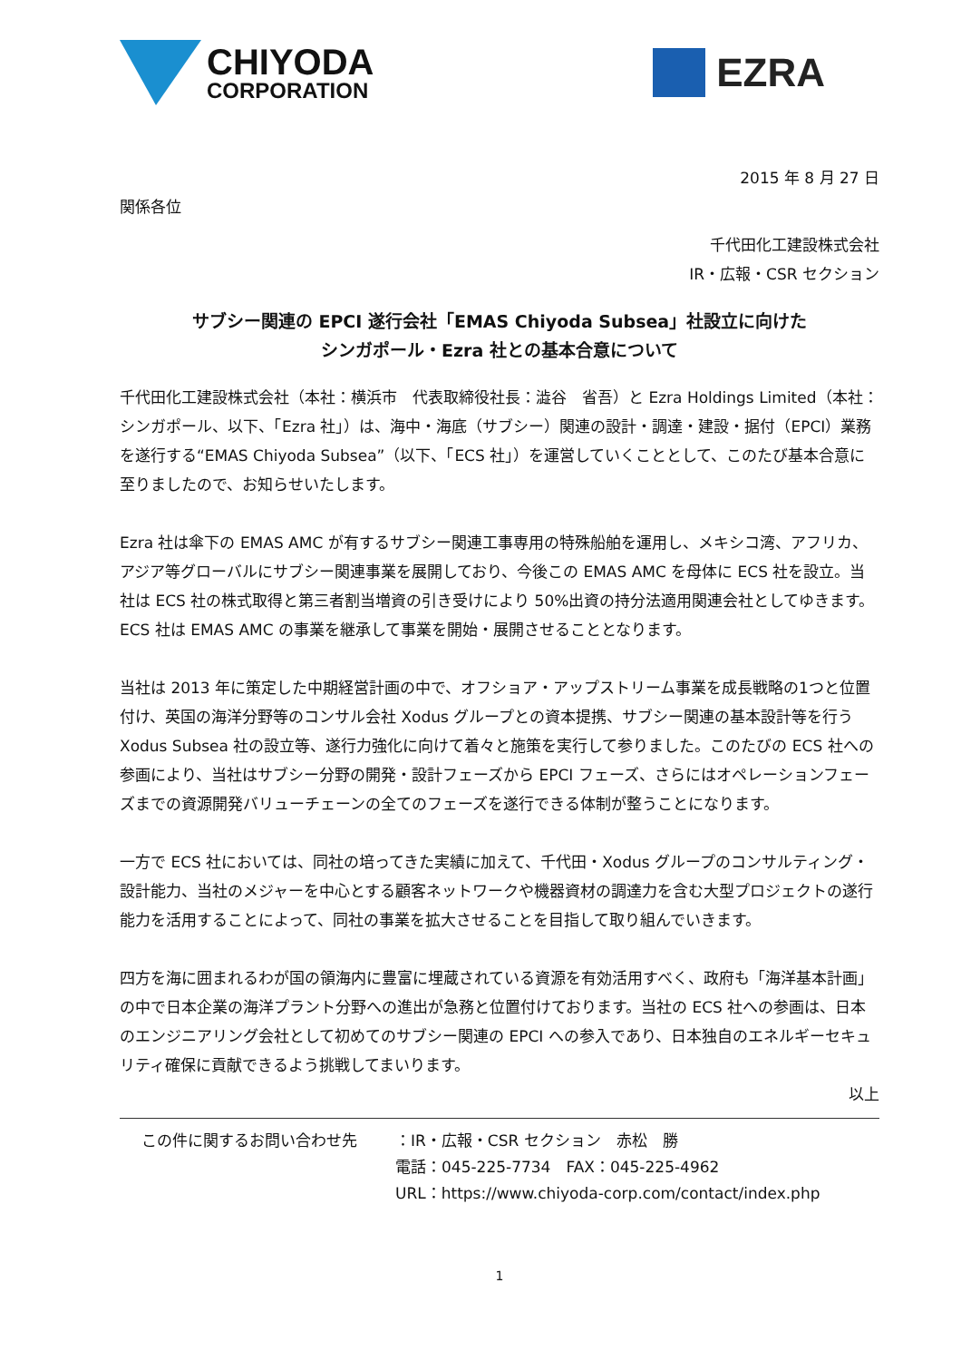CHIYODA
CORPORATION
EZRA
2015 年 8 月 27 日
関係各位
千代田化工建設株式会社
IR・広報・CSR セクション
サブシー関連の EPCI 遂行会社「EMAS Chiyoda Subsea」社設立に向けた
シンガポール・Ezra 社との基本合意について
千代田化工建設株式会社（本社：横浜市　代表取締役社長：澁谷　省吾）と Ezra Holdings Limited（本社：シンガポール、以下、「Ezra 社」）は、海中・海底（サブシー）関連の設計・調達・建設・据付（EPCI）業務を遂行する“EMAS Chiyoda Subsea”（以下、「ECS 社」）を運営していくこととして、このたび基本合意に至りましたので、お知らせいたします。
Ezra 社は傘下の EMAS AMC が有するサブシー関連工事専用の特殊船舶を運用し、メキシコ湾、アフリカ、アジア等グローバルにサブシー関連事業を展開しており、今後この EMAS AMC を母体に ECS 社を設立。当社は ECS 社の株式取得と第三者割当増資の引き受けにより 50%出資の持分法適用関連会社としてゆきます。 ECS 社は EMAS AMC の事業を継承して事業を開始・展開させることとなります。
当社は 2013 年に策定した中期経営計画の中で、オフショア・アップストリーム事業を成長戦略の1つと位置付け、英国の海洋分野等のコンサル会社 Xodus グループとの資本提携、サブシー関連の基本設計等を行う Xodus Subsea 社の設立等、遂行力強化に向けて着々と施策を実行して参りました。このたびの ECS 社への参画により、当社はサブシー分野の開発・設計フェーズから EPCI フェーズ、さらにはオペレーションフェーズまでの資源開発バリューチェーンの全てのフェーズを遂行できる体制が整うことになります。
一方で ECS 社においては、同社の培ってきた実績に加えて、千代田・Xodus グループのコンサルティング・設計能力、当社のメジャーを中心とする顧客ネットワークや機器資材の調達力を含む大型プロジェクトの遂行能力を活用することによって、同社の事業を拡大させることを目指して取り組んでいきます。
四方を海に囲まれるわが国の領海内に豊富に埋蔵されている資源を有効活用すべく、政府も「海洋基本計画」の中で日本企業の海洋プラント分野への進出が急務と位置付けております。当社の ECS 社への参画は、日本のエンジニアリング会社として初めてのサブシー関連の EPCI への参入であり、日本独自のエネルギーセキュリティ確保に貢献できるよう挑戦してまいります。
以上
この件に関するお問い合わせ先 ：IR・広報・CSR セクション　赤松　勝
電話：045-225-7734　FAX：045-225-4962
URL：https://www.chiyoda-corp.com/contact/index.php
1